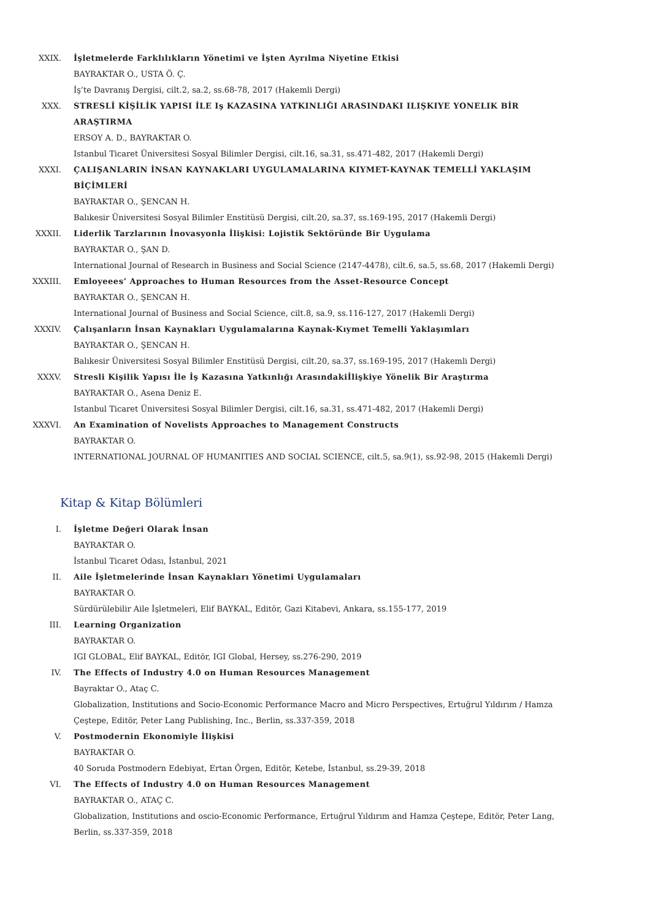XXIX. İşletmelerde Farklılıkların Yönetimi ve İşten Ayrılma Niyetine Etkisi
BAYRAKTAR O., USTA Ö. Ç.
İş’te Davranış Dergisi, cilt.2, sa.2, ss.68-78, 2017 (Hakemli Dergi)
XXX. STRESLİ KİŞİLİK YAPISI İLE Iş KAZASINA YATKINLIĞI ARASINDAKI ILIŞKIYE YONELIK BİR ARAŞTIRMA
ERSOY A. D., BAYRAKTAR O.
Istanbul Ticaret Üniversitesi Sosyal Bilimler Dergisi, cilt.16, sa.31, ss.471-482, 2017 (Hakemli Dergi)
XXXI. ÇALIŞANLARIN İNSAN KAYNAKLARI UYGULAMALARINA KIYMET-KAYNAK TEMELLİ YAKLAŞIM BİÇİMLERİ
BAYRAKTAR O., ŞENCAN H.
Balıkesir Üniversitesi Sosyal Bilimler Enstitüsü Dergisi, cilt.20, sa.37, ss.169-195, 2017 (Hakemli Dergi)
XXXII. Liderlik Tarzlarının İnovasyonla İlişkisi: Lojistik Sektöründe Bir Uygulama
BAYRAKTAR O., ŞAN D.
International Journal of Research in Business and Social Science (2147-4478), cilt.6, sa.5, ss.68, 2017 (Hakemli Dergi)
XXXIII. Emloyeees’ Approaches to Human Resources from the Asset-Resource Concept
BAYRAKTAR O., ŞENCAN H.
International Journal of Business and Social Science, cilt.8, sa.9, ss.116-127, 2017 (Hakemli Dergi)
XXXIV. Çalışanların İnsan Kaynakları Uygulamalarına Kaynak-Kıymet Temelli Yaklaşımları
BAYRAKTAR O., ŞENCAN H.
Balıkesir Üniversitesi Sosyal Bilimler Enstitüsü Dergisi, cilt.20, sa.37, ss.169-195, 2017 (Hakemli Dergi)
XXXV. Stresli Kişilik Yapısı İle İş Kazasına Yatkınlığı Arasındakiİlişkiye Yönelik Bir Araştırma
BAYRAKTAR O., Asena Deniz E.
Istanbul Ticaret Üniversitesi Sosyal Bilimler Dergisi, cilt.16, sa.31, ss.471-482, 2017 (Hakemli Dergi)
XXXVI. An Examination of Novelists Approaches to Management Constructs
BAYRAKTAR O.
INTERNATIONAL JOURNAL OF HUMANITIES AND SOCIAL SCIENCE, cilt.5, sa.9(1), ss.92-98, 2015 (Hakemli Dergi)
Kitap & Kitap Bölümleri
I. İşletme Değeri Olarak İnsan
BAYRAKTAR O.
İstanbul Ticaret Odası, İstanbul, 2021
II. Aile İşletmelerinde İnsan Kaynakları Yönetimi Uygulamaları
BAYRAKTAR O.
Sürdürülebilir Aile İşletmeleri, Elif BAYKAL, Editör, Gazi Kitabevi, Ankara, ss.155-177, 2019
III. Learning Organization
BAYRAKTAR O.
IGI GLOBAL, Elif BAYKAL, Editör, IGI Global, Hersey, ss.276-290, 2019
IV. The Effects of Industry 4.0 on Human Resources Management
Bayraktar O., Ataç C.
Globalization, Institutions and Socio-Economic Performance Macro and Micro Perspectives, Ertuğrul Yıldırım / Hamza Çeştepe, Editör, Peter Lang Publishing, Inc., Berlin, ss.337-359, 2018
V. Postmodernin Ekonomiyle İlişkisi
BAYRAKTAR O.
40 Soruda Postmodern Edebiyat, Ertan Örgen, Editör, Ketebe, İstanbul, ss.29-39, 2018
VI. The Effects of Industry 4.0 on Human Resources Management
BAYRAKTAR O., ATAÇ C.
Globalization, Institutions and oscio-Economic Performance, Ertuğrul Yıldırım and Hamza Çeştepe, Editör, Peter Lang, Berlin, ss.337-359, 2018